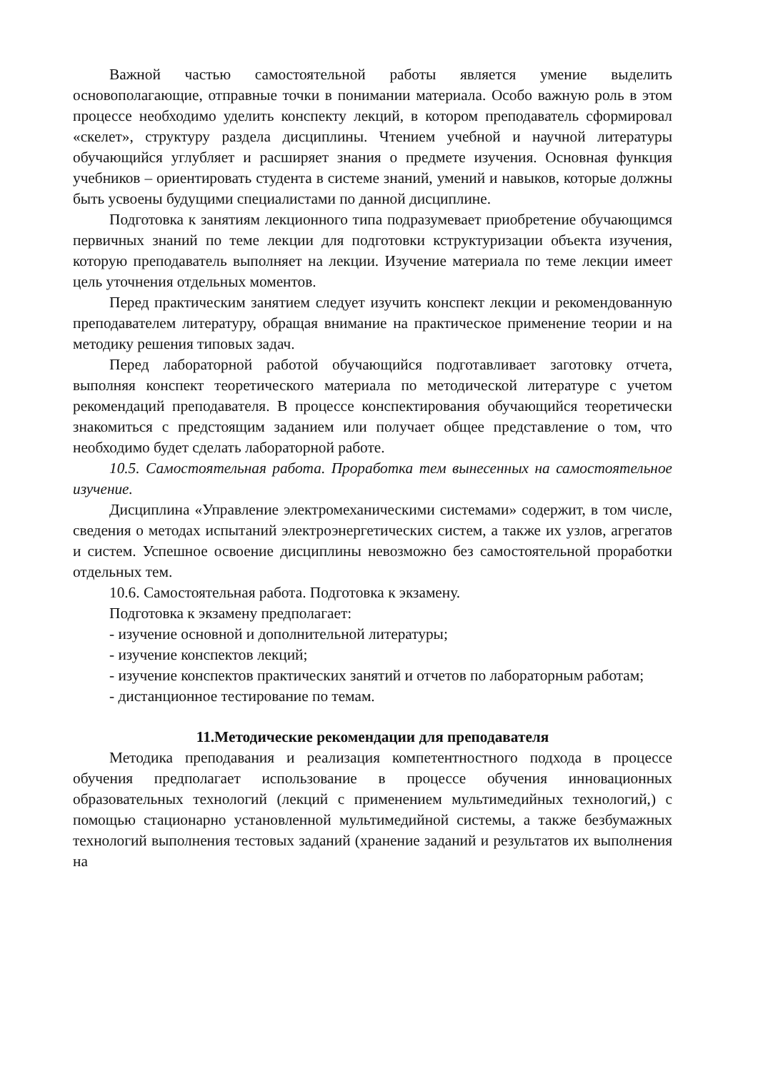Важной частью самостоятельной работы является умение выделить основополагающие, отправные точки в понимании материала. Особо важную роль в этом процессе необходимо уделить конспекту лекций, в котором преподаватель сформировал «скелет», структуру раздела дисциплины. Чтением учебной и научной литературы обучающийся углубляет и расширяет знания о предмете изучения. Основная функция учебников – ориентировать студента в системе знаний, умений и навыков, которые должны быть усвоены будущими специалистами по данной дисциплине.
Подготовка к занятиям лекционного типа подразумевает приобретение обучающимся первичных знаний по теме лекции для подготовки кструктуризации объекта изучения, которую преподаватель выполняет на лекции. Изучение материала по теме лекции имеет цель уточнения отдельных моментов.
Перед практическим занятием следует изучить конспект лекции и рекомендованную преподавателем литературу, обращая внимание на практическое применение теории и на методику решения типовых задач.
Перед лабораторной работой обучающийся подготавливает заготовку отчета, выполняя конспект теоретического материала по методической литературе с учетом рекомендаций преподавателя. В процессе конспектирования обучающийся теоретически знакомиться с предстоящим заданием или получает общее представление о том, что необходимо будет сделать лабораторной работе.
10.5. Самостоятельная работа. Проработка тем вынесенных на самостоятельное изучение.
Дисциплина «Управление электромеханическими системами» содержит, в том числе, сведения о методах испытаний электроэнергетических систем, а также их узлов, агрегатов и систем. Успешное освоение дисциплины невозможно без самостоятельной проработки отдельных тем.
10.6. Самостоятельная работа. Подготовка к экзамену.
Подготовка к экзамену предполагает:
- изучение основной и дополнительной литературы;
- изучение конспектов лекций;
- изучение конспектов практических занятий и отчетов по лабораторным работам;
- дистанционное тестирование по темам.
11.Методические рекомендации для преподавателя
Методика преподавания и реализация компетентностного подхода в процессе обучения предполагает использование в процессе обучения инновационных образовательных технологий (лекций с применением мультимедийных технологий,) с помощью стационарно установленной мультимедийной системы, а также безбумажных технологий выполнения тестовых заданий (хранение заданий и результатов их выполнения на